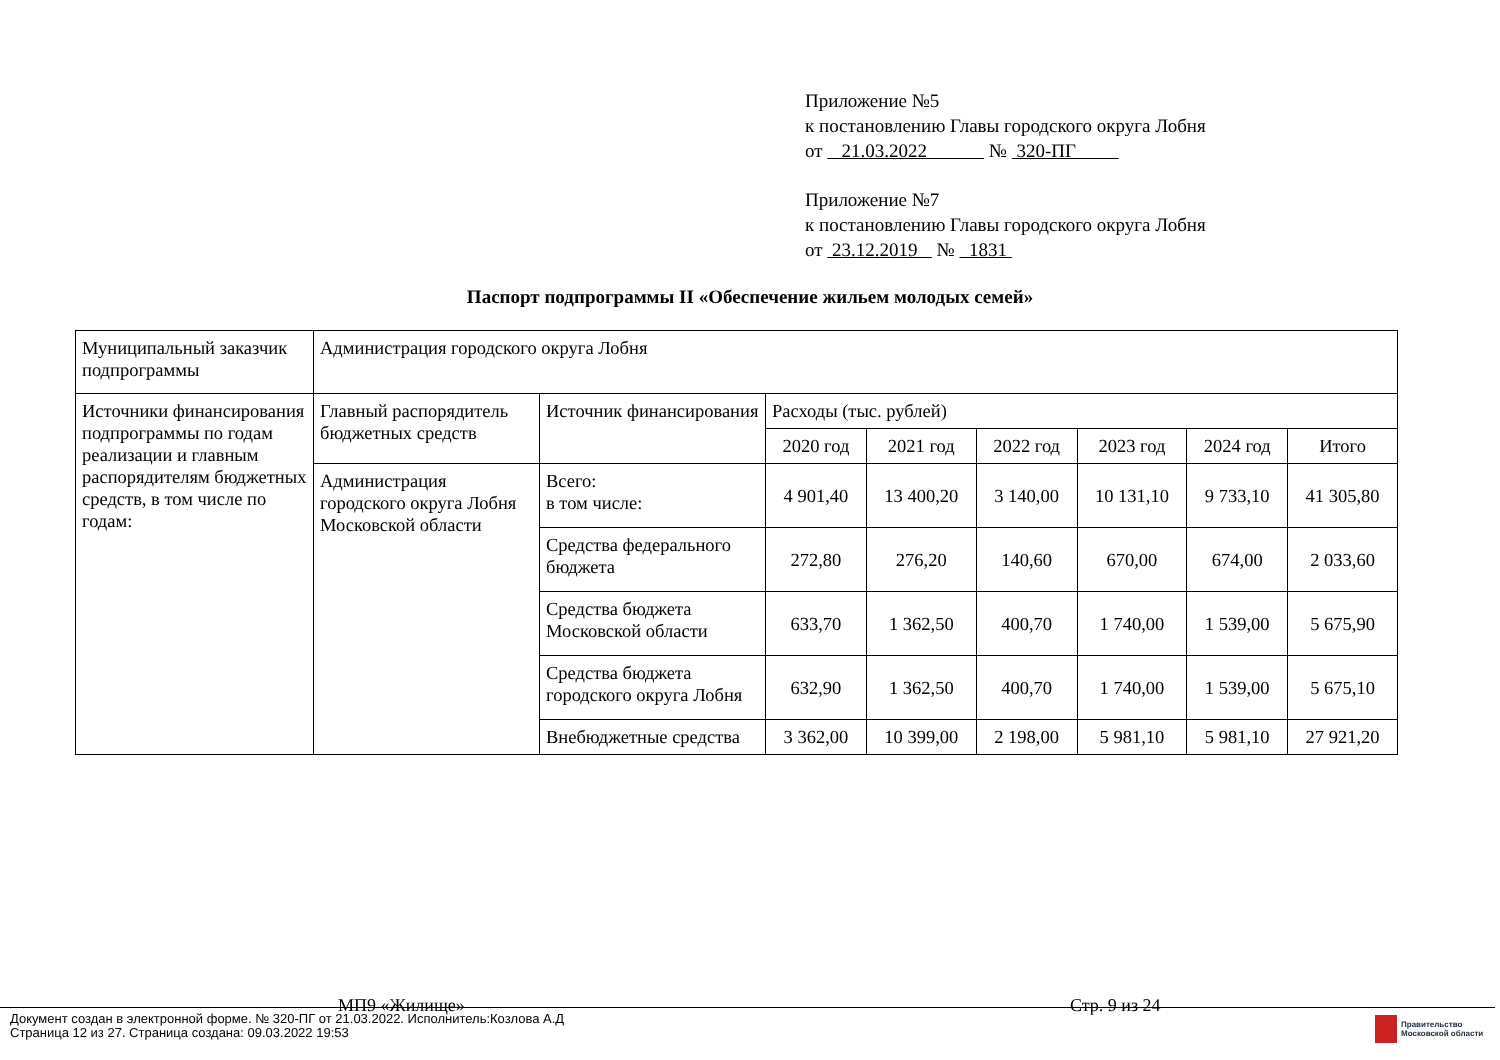Приложение №5
к постановлению Главы городского округа Лобня
от 21.03.2022 № 320-ПГ
Приложение №7
к постановлению Главы городского округа Лобня
от 23.12.2019 № 1831
Паспорт подпрограммы II «Обеспечение жильем молодых семей»
| Муниципальный заказчик подпрограммы | Администрация городского округа Лобня | | | | | | | |
| Источники финансирования подпрограммы по годам реализации и главным распорядителям бюджетных средств, в том числе по годам: | Главный распорядитель бюджетных средств | Источник финансирования | Расходы (тыс. рублей) | | | | | |
| | | | 2020 год | 2021 год | 2022 год | 2023 год | 2024 год | Итого |
| | Администрация городского округа Лобня Московской области | Всего: в том числе: | 4 901,40 | 13 400,20 | 3 140,00 | 10 131,10 | 9 733,10 | 41 305,80 |
| | | Средства федерального бюджета | 272,80 | 276,20 | 140,60 | 670,00 | 674,00 | 2 033,60 |
| | | Средства бюджета Московской области | 633,70 | 1 362,50 | 400,70 | 1 740,00 | 1 539,00 | 5 675,90 |
| | | Средства бюджета городского округа Лобня | 632,90 | 1 362,50 | 400,70 | 1 740,00 | 1 539,00 | 5 675,10 |
| | | Внебюджетные средства | 3 362,00 | 10 399,00 | 2 198,00 | 5 981,10 | 5 981,10 | 27 921,20 |
МП9 «Жилище» Стр. 9 из 24
Документ создан в электронной форме. № 320-ПГ от 21.03.2022. Исполнитель:Козлова А.Д
Страница 12 из 27. Страница создана: 09.03.2022 19:53
Правительство
Московской области